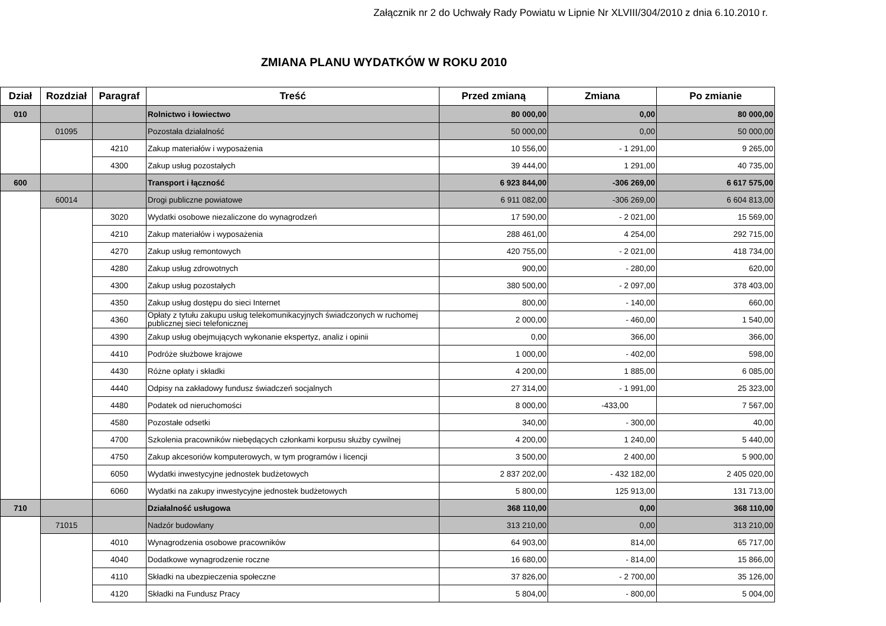Załącznik nr 2 do Uchwały Rady Powiatu w Lipnie Nr XLVIII/304/2010 z dnia 6.10.2010 r.
ZMIANA PLANU WYDATKÓW W ROKU 2010
| Dział | Rozdział | Paragraf | Treść | Przed zmianą | Zmiana | Po zmianie |
| --- | --- | --- | --- | --- | --- | --- |
| 010 | | | Rolnictwo i łowiectwo | 80 000,00 | 0,00 | 80 000,00 |
| | 01095 | | Pozostała działalność | 50 000,00 | 0,00 | 50 000,00 |
| | | 4210 | Zakup materiałów i wyposażenia | 10 556,00 | - 1 291,00 | 9 265,00 |
| | | 4300 | Zakup usług pozostałych | 39 444,00 | 1 291,00 | 40 735,00 |
| 600 | | | Transport i łączność | 6 923 844,00 | -306 269,00 | 6 617 575,00 |
| | 60014 | | Drogi publiczne powiatowe | 6 911 082,00 | -306 269,00 | 6 604 813,00 |
| | | 3020 | Wydatki osobowe niezaliczone do wynagrodzeń | 17 590,00 | - 2 021,00 | 15 569,00 |
| | | 4210 | Zakup materiałów i wyposażenia | 288 461,00 | 4 254,00 | 292 715,00 |
| | | 4270 | Zakup usług remontowych | 420 755,00 | - 2 021,00 | 418 734,00 |
| | | 4280 | Zakup usług zdrowotnych | 900,00 | - 280,00 | 620,00 |
| | | 4300 | Zakup usług pozostałych | 380 500,00 | - 2 097,00 | 378 403,00 |
| | | 4350 | Zakup usług dostępu do sieci Internet | 800,00 | - 140,00 | 660,00 |
| | | 4360 | Opłaty z tytułu zakupu usług telekomunikacyjnych świadczonych w ruchomej publicznej sieci telefonicznej | 2 000,00 | - 460,00 | 1 540,00 |
| | | 4390 | Zakup usług obejmujących wykonanie ekspertyz, analiz i opinii | 0,00 | 366,00 | 366,00 |
| | | 4410 | Podróże służbowe krajowe | 1 000,00 | - 402,00 | 598,00 |
| | | 4430 | Różne opłaty i składki | 4 200,00 | 1 885,00 | 6 085,00 |
| | | 4440 | Odpisy na zakładowy fundusz świadczeń socjalnych | 27 314,00 | - 1 991,00 | 25 323,00 |
| | | 4480 | Podatek od nieruchomości | 8 000,00 | -433,00 | 7 567,00 |
| | | 4580 | Pozostałe odsetki | 340,00 | - 300,00 | 40,00 |
| | | 4700 | Szkolenia pracowników niebędących członkami korpusu służby cywilnej | 4 200,00 | 1 240,00 | 5 440,00 |
| | | 4750 | Zakup akcesoriów komputerowych, w tym programów i licencji | 3 500,00 | 2 400,00 | 5 900,00 |
| | | 6050 | Wydatki inwestycyjne jednostek budżetowych | 2 837 202,00 | - 432 182,00 | 2 405 020,00 |
| | | 6060 | Wydatki na zakupy inwestycyjne jednostek budżetowych | 5 800,00 | 125 913,00 | 131 713,00 |
| 710 | | | Działalność usługowa | 368 110,00 | 0,00 | 368 110,00 |
| | 71015 | | Nadzór budowlany | 313 210,00 | 0,00 | 313 210,00 |
| | | 4010 | Wynagrodzenia osobowe pracowników | 64 903,00 | 814,00 | 65 717,00 |
| | | 4040 | Dodatkowe wynagrodzenie roczne | 16 680,00 | - 814,00 | 15 866,00 |
| | | 4110 | Składki na ubezpieczenia społeczne | 37 826,00 | - 2 700,00 | 35 126,00 |
| | | 4120 | Składki na Fundusz Pracy | 5 804,00 | - 800,00 | 5 004,00 |